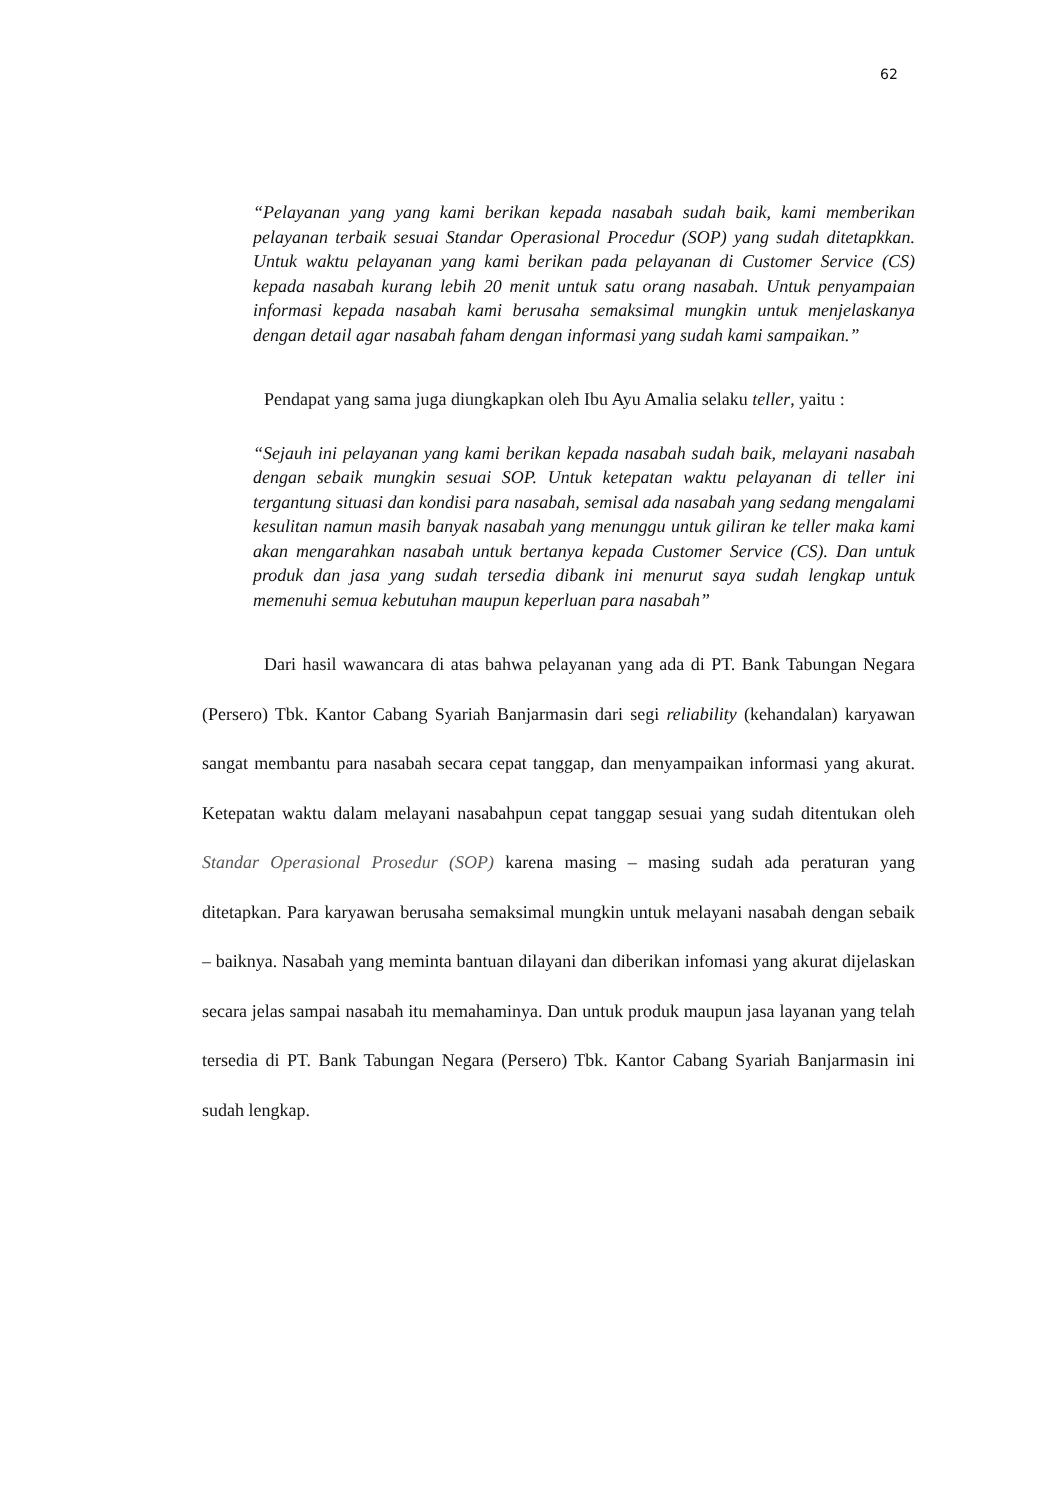62
“Pelayanan yang yang kami berikan kepada nasabah sudah baik, kami memberikan pelayanan terbaik sesuai Standar Operasional Procedur (SOP) yang sudah ditetapkkan. Untuk waktu pelayanan yang kami berikan pada pelayanan di Customer Service (CS) kepada nasabah kurang lebih 20 menit untuk satu orang nasabah. Untuk penyampaian informasi kepada nasabah kami berusaha semaksimal mungkin untuk menjelaskanya dengan detail agar nasabah faham dengan informasi yang sudah kami sampaikan.”
Pendapat yang sama juga diungkapkan oleh Ibu Ayu Amalia selaku teller, yaitu :
“Sejauh ini pelayanan yang kami berikan kepada nasabah sudah baik, melayani nasabah dengan sebaik mungkin sesuai SOP. Untuk ketepatan waktu pelayanan di teller ini tergantung situasi dan kondisi para nasabah, semisal ada nasabah yang sedang mengalami kesulitan namun masih banyak nasabah yang menunggu untuk giliran ke teller maka kami akan mengarahkan nasabah untuk bertanya kepada Customer Service (CS). Dan untuk produk dan jasa yang sudah tersedia dibank ini menurut saya sudah lengkap untuk memenuhi semua kebutuhan maupun keperluan para nasabah”
Dari hasil wawancara di atas bahwa pelayanan yang ada di PT. Bank Tabungan Negara (Persero) Tbk. Kantor Cabang Syariah Banjarmasin dari segi reliability (kehandalan) karyawan sangat membantu para nasabah secara cepat tanggap, dan menyampaikan informasi yang akurat. Ketepatan waktu dalam melayani nasabahpun cepat tanggap sesuai yang sudah ditentukan oleh Standar Operasional Prosedur (SOP) karena masing – masing sudah ada peraturan yang ditetapkan. Para karyawan berusaha semaksimal mungkin untuk melayani nasabah dengan sebaik – baiknya. Nasabah yang meminta bantuan dilayani dan diberikan infomasi yang akurat dijelaskan secara jelas sampai nasabah itu memahaminya. Dan untuk produk maupun jasa layanan yang telah tersedia di PT. Bank Tabungan Negara (Persero) Tbk. Kantor Cabang Syariah Banjarmasin ini sudah lengkap.